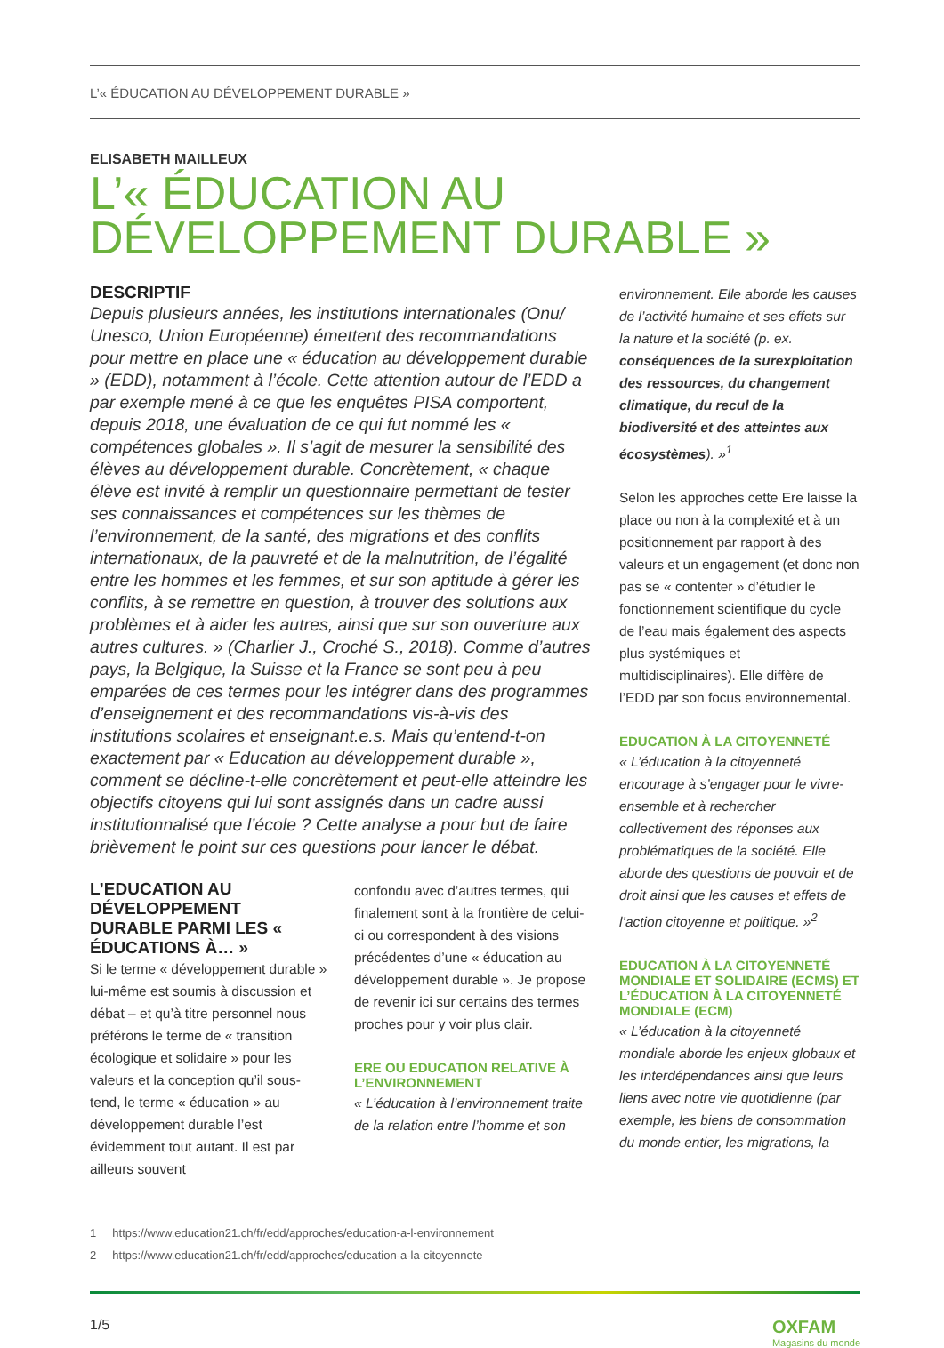L’« ÉDUCATION AU DÉVELOPPEMENT DURABLE »
ELISABETH MAILLEUX
L’« ÉDUCATION AU DÉVELOPPEMENT DURABLE »
DESCRIPTIF
Depuis plusieurs années, les institutions internationales (Onu/ Unesco, Union Européenne) émettent des recommandations pour mettre en place une « éducation au développement durable » (EDD), notamment à l’école. Cette attention autour de l’EDD a par exemple mené à ce que les enquêtes PISA comportent, depuis 2018, une évaluation de ce qui fut nommé les « compétences globales ». Il s’agit de mesurer la sensibilité des élèves au développement durable. Concrètement, « chaque élève est invité à remplir un questionnaire permettant de tester ses connaissances et compétences sur les thèmes de l’environnement, de la santé, des migrations et des conflits internationaux, de la pauvreté et de la malnutrition, de l’égalité entre les hommes et les femmes, et sur son aptitude à gérer les conflits, à se remettre en question, à trouver des solutions aux problèmes et à aider les autres, ainsi que sur son ouverture aux autres cultures. » (Charlier J., Croché S., 2018). Comme d’autres pays, la Belgique, la Suisse et la France se sont peu à peu emparées de ces termes pour les intégrer dans des programmes d’enseignement et des recommandations vis-à-vis des institutions scolaires et enseignant.e.s. Mais qu’entend-t-on exactement par « Education au développement durable », comment se décline-t-elle concrètement et peut-elle atteindre les objectifs citoyens qui lui sont assignés dans un cadre aussi institutionnalisé que l’école ? Cette analyse a pour but de faire brièvement le point sur ces questions pour lancer le débat.
L’EDUCATION AU DÉVELOPPEMENT DURABLE PARMI LES « ÉDUCATIONS À… »
Si le terme « développement durable » lui-même est soumis à discussion et débat – et qu’à titre personnel nous préférons le terme de « transition écologique et solidaire » pour les valeurs et la conception qu’il sous-tend, le terme « éducation » au développement durable l’est évidemment tout autant. Il est par ailleurs souvent
confondu avec d’autres termes, qui finalement sont à la frontière de celui-ci ou correspondent à des visions précédentes d’une « éducation au développement durable ». Je propose de revenir ici sur certains des termes proches pour y voir plus clair.
ERE OU EDUCATION RELATIVE À L’ENVIRONNEMENT
« L’éducation à l’environnement traite de la relation entre l’homme et son
environnement. Elle aborde les causes de l’activité humaine et ses effets sur la nature et la société (p. ex. conséquences de la surexploitation des ressources, du changement climatique, du recul de la biodiversité et des atteintes aux écosystèmes). »<sup>1</sup>
Selon les approches cette Ere laisse la place ou non à la complexité et à un positionnement par rapport à des valeurs et un engagement (et donc non pas se « contenter » d’étudier le fonctionnement scientifique du cycle de l’eau mais également des aspects plus systémiques et multidisciplinaires). Elle diffère de l’EDD par son focus environnemental.
EDUCATION À LA CITOYENNETÉ
« L’éducation à la citoyenneté encourage à s’engager pour le vivre-ensemble et à rechercher collectivement des réponses aux problématiques de la société. Elle aborde des questions de pouvoir et de droit ainsi que les causes et effets de l’action citoyenne et politique. »<sup>2</sup>
EDUCATION À LA CITOYENNETÉ MONDIALE ET SOLIDAIRE (ECMS) ET L’ÉDUCATION À LA CITOYENNETÉ MONDIALE (ECM)
« L’éducation à la citoyenneté mondiale aborde les enjeux globaux et les interdépendances ainsi que leurs liens avec notre vie quotidienne (par exemple, les biens de consommation du monde entier, les migrations, la
1 https://www.education21.ch/fr/edd/approches/education-a-l-environnement
2 https://www.education21.ch/fr/edd/approches/education-a-la-citoyennete
1/5
OXFAM
Magasins du monde